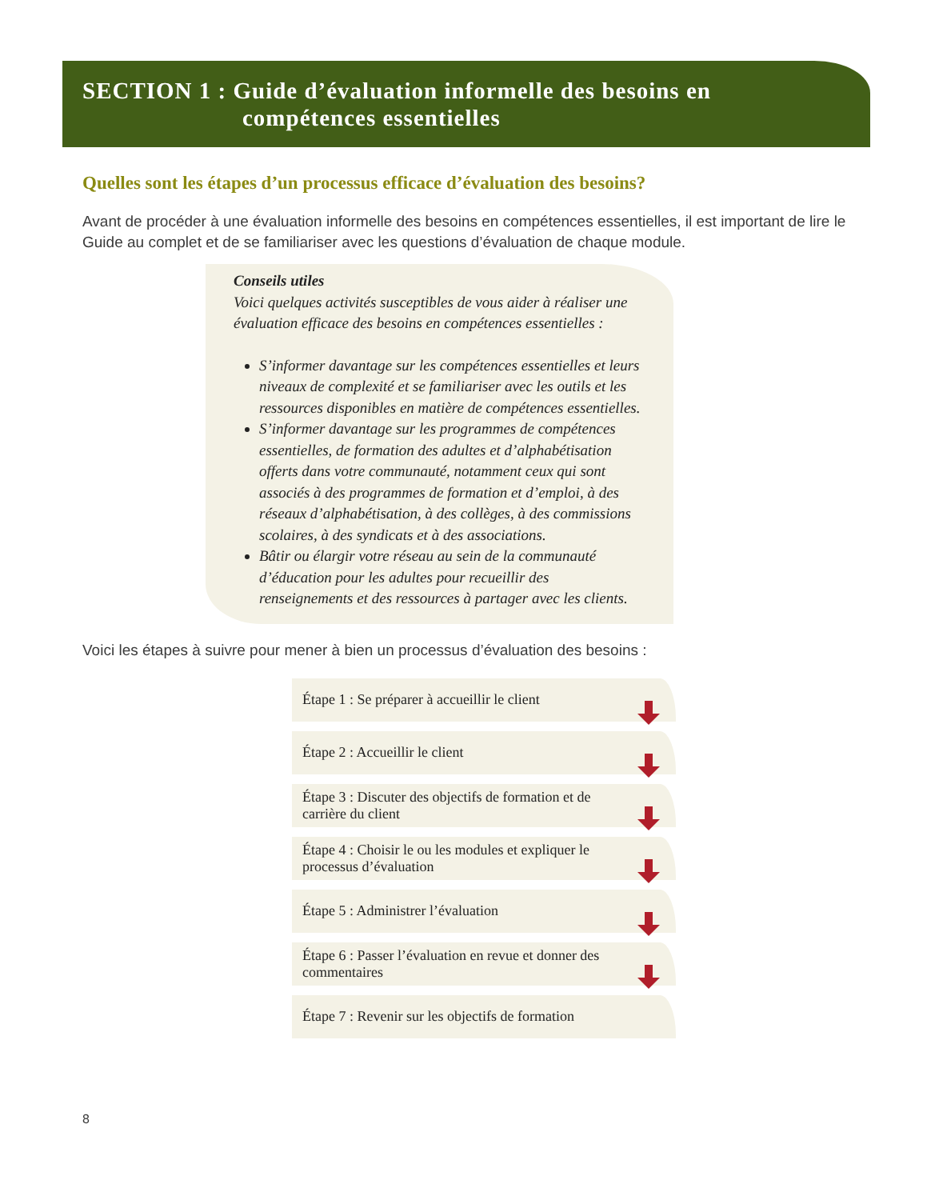SECTION 1 : Guide d’évaluation informelle des besoins en
compétences essentielles
Quelles sont les étapes d’un processus efficace d’évaluation des besoins?
Avant de procéder à une évaluation informelle des besoins en compétences essentielles, il est important de lire le Guide au complet et de se familiariser avec les questions d’évaluation de chaque module.
Conseils utiles
Voici quelques activités susceptibles de vous aider à réaliser une évaluation efficace des besoins en compétences essentielles :
S’informer davantage sur les compétences essentielles et leurs niveaux de complexité et se familiariser avec les outils et les ressources disponibles en matière de compétences essentielles.
S’informer davantage sur les programmes de compétences essentielles, de formation des adultes et d’alphabétisation offerts dans votre communauté, notamment ceux qui sont associés à des programmes de formation et d’emploi, à des réseaux d’alphabétisation, à des collèges, à des commissions scolaires, à des syndicats et à des associations.
Bâtir ou élargir votre réseau au sein de la communauté d’éducation pour les adultes pour recueillir des renseignements et des ressources à partager avec les clients.
Voici les étapes à suivre pour mener à bien un processus d’évaluation des besoins :
Étape 1 : Se préparer à accueillir le client
Étape 2 : Accueillir le client
Étape 3 : Discuter des objectifs de formation et de carrière du client
Étape 4 : Choisir le ou les modules et expliquer le processus d’évaluation
Étape 5 : Administrer l’évaluation
Étape 6 : Passer l’évaluation en revue et donner des commentaires
Étape 7 : Revenir sur les objectifs de formation
8